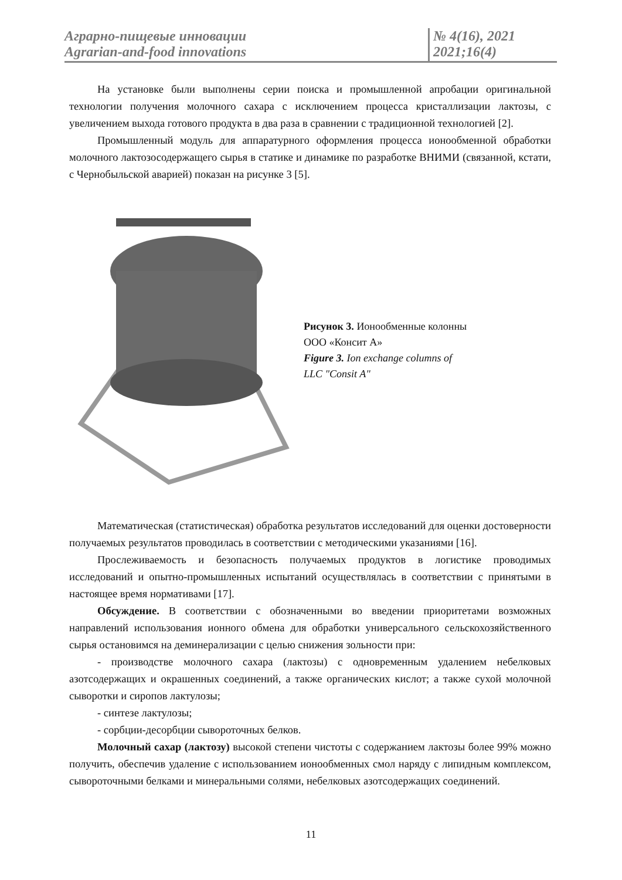Аграрно-пищевые инновации
Agrarian-and-food innovations
№ 4(16), 2021
2021;16(4)
На установке были выполнены серии поиска и промышленной апробации оригинальной технологии получения молочного сахара с исключением процесса кристаллизации лактозы, с увеличением выхода готового продукта в два раза в сравнении с традиционной технологией [2].
Промышленный модуль для аппаратурного оформления процесса ионообменной обработки молочного лактозосодержащего сырья в статике и динамике по разработке ВНИМИ (связанной, кстати, с Чернобыльской аварией) показан на рисунке 3 [5].
Рисунок 3. Ионообменные колонны
ООО «Консит А»
Figure 3. Ion exchange columns of
LLC "Consit A"
Математическая (статистическая) обработка результатов исследований для оценки достоверности получаемых результатов проводилась в соответствии с методическими указаниями [16].
Прослеживаемость и безопасность получаемых продуктов в логистике проводимых исследований и опытно-промышленных испытаний осуществлялась в соответствии с принятыми в настоящее время нормативами [17].
Обсуждение. В соответствии с обозначенными во введении приоритетами возможных направлений использования ионного обмена для обработки универсального сельскохозяйственного сырья остановимся на деминерализации с целью снижения зольности при:
- производстве молочного сахара (лактозы) с одновременным удалением небелковых азотсодержащих и окрашенных соединений, а также органических кислот; а также сухой молочной сыворотки и сиропов лактулозы;
- синтезе лактулозы;
- сорбции-десорбции сывороточных белков.
Молочный сахар (лактозу) высокой степени чистоты с содержанием лактозы более 99% можно получить, обеспечив удаление с использованием ионообменных смол наряду с липидным комплексом, сывороточными белками и минеральными солями, небелковых азотсодержащих соединений.
11